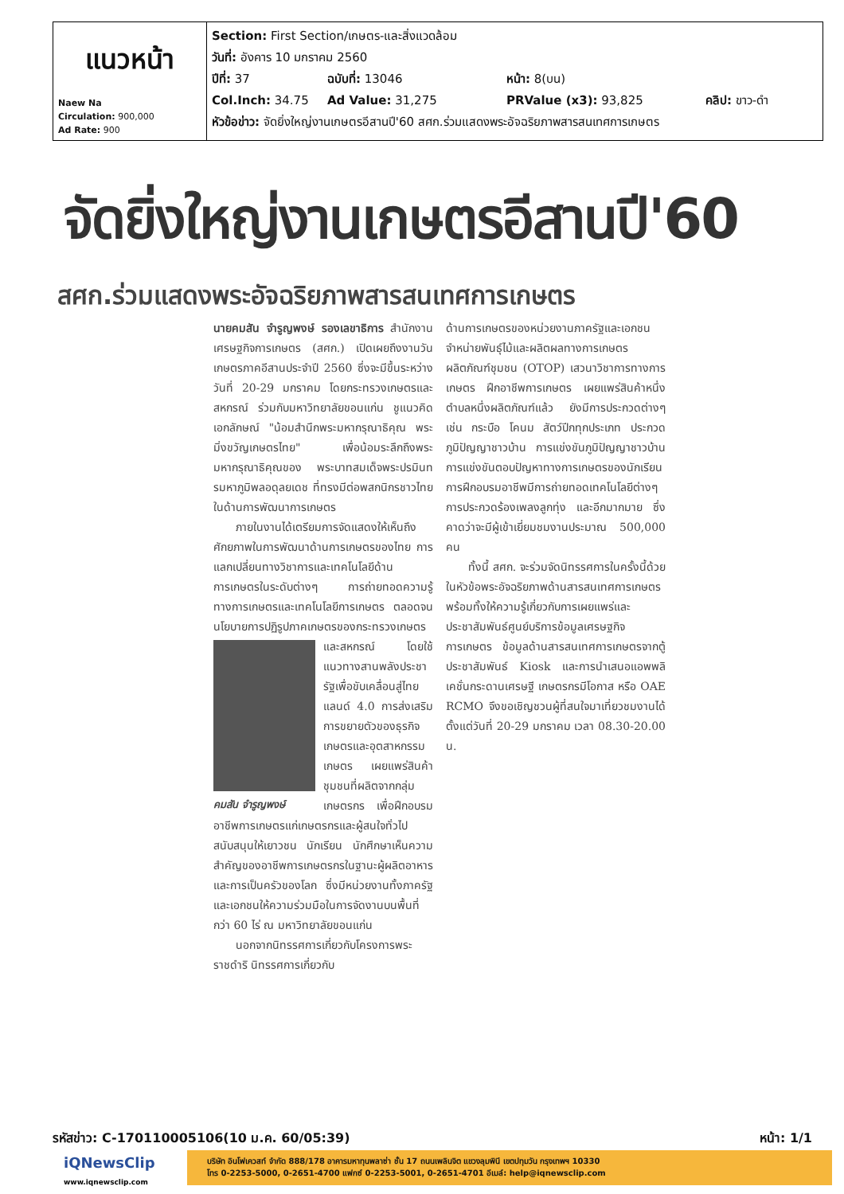| แนวหน้า Naew Na Circulation: 900,000 Ad Rate: 900 | Section: First Section/เกษตร-และสิ่งแวดล้อม วันที่: อังคาร 10 มกราคม 2560 ปีที่: 37 ฉบับที่: 13046 หน้า: 8(บน) Col.Inch: 34.75 Ad Value: 31,275 PRValue (x3): 93,825 คลิป: ขาว-ดำ หัวข้อข่าว: จัดยิ่งใหญ่งานเกษตรอีสานปี'60 สศก.ร่วมแสดงพระอัจฉริยภาพสารสนเทศการเกษตร |
จัดยิ่งใหญ่งานเกษตรอีสานปี'60
สศก.ร่วมแสดงพระอัจฉริยภาพสารสนเทศการเกษตร
นายคมสัน จำรูญพงษ์ รองเลขาธิการ สำนักงานเศรษฐกิจการเกษตร (สศก.) เปิดเผยถึงงานวันเกษตรภาคอีสานประจำปี 2560 ซึ่งจะมีขึ้นระหว่างวันที่ 20-29 มกราคม โดยกระทรวงเกษตรและสหกรณ์ ร่วมกับมหาวิทยาลัยขอนแก่น ชูแนวคิดเอกลักษณ์ "น้อมสำนึกพระมหากรุณาธิคุณ พระมิ่งขวัญเกษตรไทย" เพื่อน้อมระลึกถึงพระมหากรุณาธิคุณของ พระบาทสมเด็จพระปรมินทรมหาภูมิพลอดุลยเดช ที่ทรงมีต่อพสกนิกรชาวไทยในด้านการพัฒนาการเกษตร
  ภายในงานได้เตรียมการจัดแสดงให้เห็นถึงศักยภาพในการพัฒนาด้านการเกษตรของไทย การแลกเปลี่ยนทางวิชาการและเทคโนโลยีด้านการเกษตรในระดับต่างๆ การถ่ายทอดความรู้ทางการเกษตรและเทคโนโลยีการเกษตร ตลอดจนนโยบายการปฏิรูปภาคเกษตรของกระทรวงเกษตรและสหกรณ์
คมสัน จำรูญพงษ์
โดยใช้แนวทางสานพลังประชารัฐเพื่อขับเคลื่อนสู่ไทยแลนด์ 4.0 การส่งเสริมการขยายตัวของธุรกิจเกษตรและอุตสาหกรรมเกษตร เผยแพร่สินค้าชุมชนที่ผลิตจากกลุ่มเกษตรกร เพื่อฝึกอบรมอาชีพการเกษตรแก่เกษตรกรและผู้สนใจทั่วไป สนับสนุนให้เยาวชน นักเรียน นักศึกษาเห็นความสำคัญของอาชีพการเกษตรกรในฐานะผู้ผลิตอาหารและการเป็นครัวของโลก ซึ่งมีหน่วยงานทั้งภาครัฐและเอกชนให้ความร่วมมือในการจัดงานบนพื้นที่กว่า 60 ไร่ ณ มหาวิทยาลัยขอนแก่น
  นอกจากนิทรรศการเกี่ยวกับโครงการพระราชดำริ นิทรรศการเกี่ยวกับ
ด้านการเกษตรของหน่วยงานภาครัฐและเอกชน จำหน่ายพันธุ์ไม้และผลิตผลทางการเกษตร ผลิตภัณฑ์ชุมชน (OTOP) เสวนาวิชาการทางการเกษตร ฝึกอาชีพการเกษตร เผยแพร่สินค้าหนึ่งตำบลหนึ่งผลิตภัณฑ์แล้ว ยังมีการประกวดต่างๆ เช่น กระบือ โคนม สัตว์ปีกทุกประเภท ประกวดภูมิปัญญาชาวบ้าน การแข่งขันภูมิปัญญาชาวบ้าน การแข่งขันตอบปัญหาทางการเกษตรของนักเรียน การฝึกอบรมอาชีพมีการถ่ายทอดเทคโนโลยีต่างๆ การประกวดร้องเพลงลูกทุ่ง และอีกมากมาย ซึ่งคาดว่าจะมีผู้เข้าเยี่ยมชมงานประมาณ 500,000 คน
  ทั้งนี้ สศก. จะร่วมจัดนิทรรศการในครั้งนี้ด้วย ในหัวข้อพระอัจฉริยภาพด้านสารสนเทศการเกษตร พร้อมทั้งให้ความรู้เกี่ยวกับการเผยแพร่และประชาสัมพันธ์ศูนย์บริการข้อมูลเศรษฐกิจการเกษตร ข้อมูลด้านสารสนเทศการเกษตรจากตู้ประชาสัมพันธ์ Kiosk และการนำเสนอแอพพลิเคชั่นกระดานเศรษฐี เกษตรกรมีโอกาส หรือ OAE RCMO จึงขอเชิญชวนผู้ที่สนใจมาเที่ยวชมงานได้ตั้งแต่วันที่ 20-29 มกราคม เวลา 08.30-20.00 น.
รหัสข่าว: C-170110005106(10 ม.ค. 60/05:39) หน้า: 1/1
iQNewsClip
www.iqnewsclip.com
บริษัท อินโฟเควสท์ จำกัด 888/178 อาคารมหาทุนพลาซ่า ชั้น 17 ถนนเพลินจิต แขวงลุมพินี เขตปทุมวัน กรุงเทพฯ 10330
โทร 0-2253-5000, 0-2651-4700 แฟกซ์ 0-2253-5001, 0-2651-4701 อีเมล์: help@iqnewsclip.com